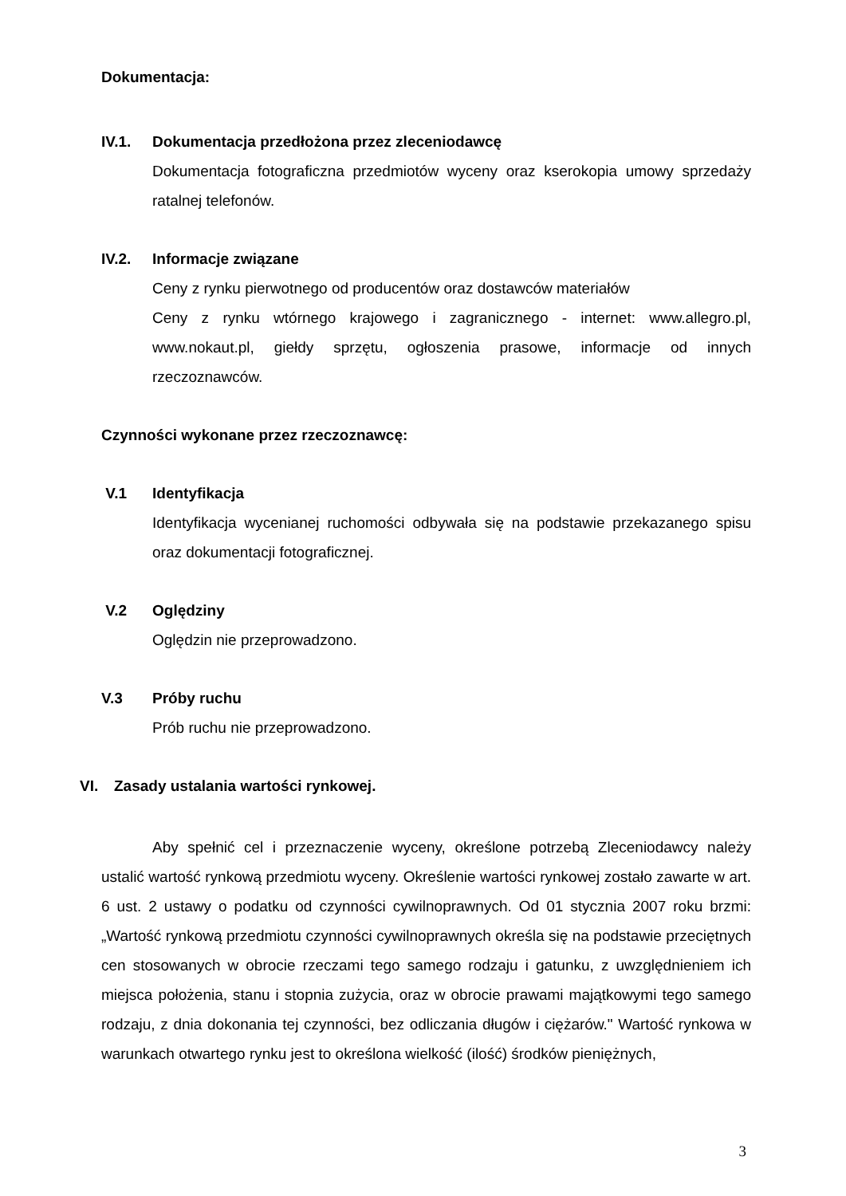Dokumentacja:
IV.1. Dokumentacja przedłożona przez zleceniodawcę
Dokumentacja fotograficzna przedmiotów wyceny oraz kserokopia umowy sprzedaży ratalnej telefonów.
IV.2. Informacje związane
Ceny z rynku pierwotnego od producentów oraz dostawców materiałów
Ceny z rynku wtórnego krajowego i zagranicznego - internet: www.allegro.pl, www.nokaut.pl, giełdy sprzętu, ogłoszenia prasowe, informacje od innych rzeczoznawców.
Czynności wykonane przez rzeczoznawcę:
V.1 Identyfikacja
Identyfikacja wycenianej ruchomości odbywała się na podstawie przekazanego spisu oraz dokumentacji fotograficznej.
V.2 Oględziny
Oględzin nie przeprowadzono.
V.3 Próby ruchu
Prób ruchu nie przeprowadzono.
VI. Zasady ustalania wartości rynkowej.
Aby spełnić cel i przeznaczenie wyceny, określone potrzebą Zleceniodawcy należy ustalić wartość rynkową przedmiotu wyceny. Określenie wartości rynkowej zostało zawarte w art. 6 ust. 2 ustawy o podatku od czynności cywilnoprawnych. Od 01 stycznia 2007 roku brzmi: „Wartość rynkową przedmiotu czynności cywilnoprawnych określa się na podstawie przeciętnych cen stosowanych w obrocie rzeczami tego samego rodzaju i gatunku, z uwzględnieniem ich miejsca położenia, stanu i stopnia zużycia, oraz w obrocie prawami majątkowymi tego samego rodzaju, z dnia dokonania tej czynności, bez odliczania długów i ciężarów." Wartość rynkowa w warunkach otwartego rynku jest to określona wielkość (ilość) środków pieniężnych,
3